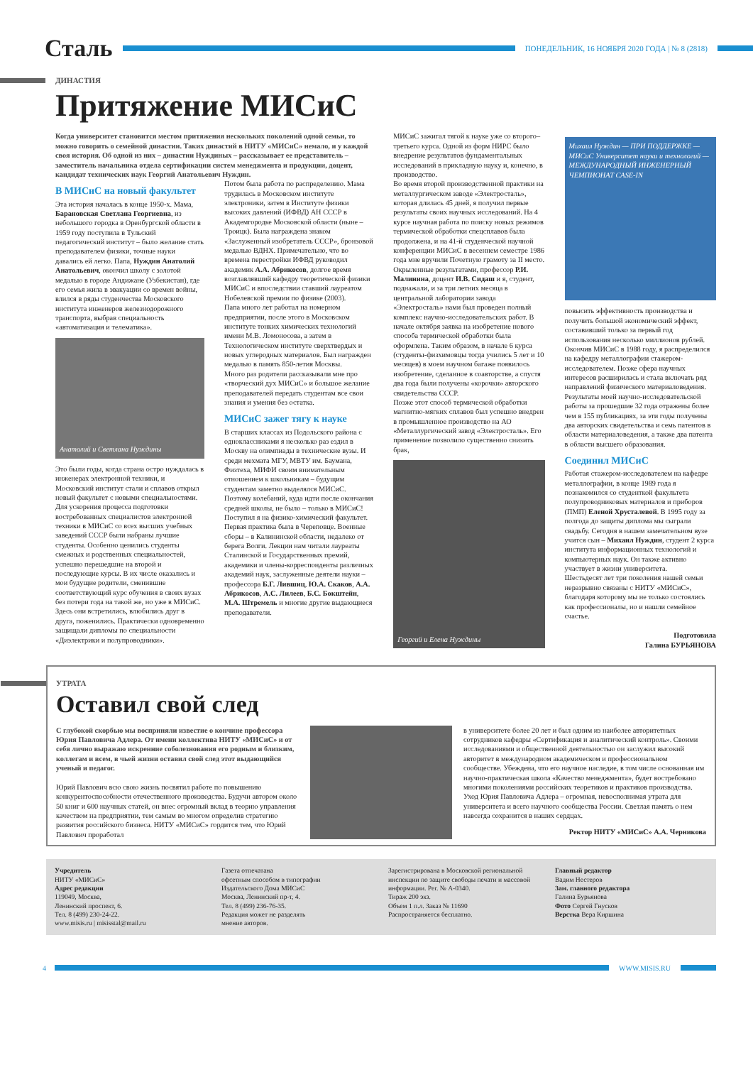Сталь
ПОНЕДЕЛЬНИК, 16 НОЯБРЯ 2020 ГОДА | № 8 (2818)
ДИНАСТИЯ
Притяжение МИСиС
Когда университет становится местом притяжения нескольких поколений одной семьи, то можно говорить о семейной династии. Таких династий в НИТУ «МИСиС» немало, и у каждой своя история. Об одной из них – династии Нуждиных – рассказывает ее представитель – заместитель начальника отдела сертификации систем менеджмента и продукции, доцент, кандидат технических наук Георгий Анатольевич Нуждин.
В МИСиС на новый факультет
Эта история началась в конце 1950-х. Мама, Барановская Светлана Георгиевна, из небольшого городка в Оренбургской области в 1959 году поступила в Тульский педагогический институт – было желание стать преподавателем физики, точные науки давались ей легко. Папа, Нуждин Анатолий Анатольевич, окончил школу с золотой медалью в городе Андижане (Узбекистан), где его семья жила в эвакуации со времен войны, влился в ряды студенчества Московского института инженеров железнодорожного транспорта, выбрав специальность «автоматизация и телематика».
Анатолий и Светлана Нуждины
Это были годы, когда страна остро нуждалась в инженерах электронной техники, и Московский институт стали и сплавов открыл новый факультет с новыми специальностями. Для ускорения процесса подготовки востребованных специалистов электронной техники в МИСиС со всех высших учебных заведений СССР были набраны лучшие студенты. Особенно ценились студенты смежных и родственных специальностей, успешно перешедшие на второй и последующие курсы. В их числе оказались и мои будущие родители, сменившие соответствующий курс обучения в своих вузах без потери года на такой же, но уже в МИСиС.
Здесь они встретились, влюбились друг в друга, поженились. Практически одновременно защищали дипломы по специальности «Диэлектрики и полупроводники».
Потом была работа по распределению. Мама трудилась в Московском институте электроники, затем в Институте физики высоких давлений (ИФВД) АН СССР в Академгородке Московской области (ныне – Троицк). Была награждена знаком «Заслуженный изобретатель СССР», бронзовой медалью ВДНХ. Примечательно, что во времена перестройки ИФВД руководил академик А.А. Абрикосов, долгое время возглавлявший кафедру теоретической физики МИСиС и впоследствии ставший лауреатом Нобелевской премии по физике (2003).
Папа много лет работал на номерном предприятии, после этого в Московском институте тонких химических технологий имени М.В. Ломоносова, а затем в Технологическом институте сверхтвердых и новых углеродных материалов. Был награжден медалью в память 850-летия Москвы.
Много раз родители рассказывали мне про «творческий дух МИСиС» и большое желание преподавателей передать студентам все свои знания и умения без остатка.
МИСиС зажег тягу к науке
В старших классах из Подольского района с одноклассниками я несколько раз ездил в Москву на олимпиады в технические вузы. И среди мехмата МГУ, МВТУ им. Баумана, Физтеха, МИФИ своим внимательным отношением к школьникам – будущим студентам заметно выделялся МИСиС. Поэтому колебаний, куда идти после окончания средней школы, не было – только в МИСиС!
Поступил я на физико-химический факультет. Первая практика была в Череповце. Военные сборы – в Калининской области, недалеко от берега Волги. Лекции нам читали лауреаты Сталинской и Государственных премий, академики и члены-корреспонденты различных академий наук, заслуженные деятели науки – профессора Б.Г. Лившиц, Ю.А. Скаков, А.А. Абрикосов, А.С. Лилеев, Б.С. Бокштейн, М.А. Штремель и многие другие выдающиеся преподаватели.
МИСиС зажигал тягой к науке уже со второго–третьего курса. Одной из форм НИРС было внедрение результатов фундаментальных исследований в прикладную науку и, конечно, в производство.
Во время второй производственной практики на металлургическом заводе «Электросталь», которая длилась 45 дней, я получил первые результаты своих научных исследований. На 4 курсе научная работа по поиску новых режимов термической обработки спецсплавов была продолжена, и на 41-й студенческой научной конференции МИСиС в весеннем семестре 1986 года мне вручили Почетную грамоту за II место.
Окрыленные результатами, профессор Р.И. Малинина, доцент И.В. Сидаш и я, студент, поднажали, и за три летних месяца в центральной лаборатории завода «Электросталь» нами был проведен полный комплекс научно-исследовательских работ. В начале октября заявка на изобретение нового способа термической обработки была оформлена. Таким образом, в начале 6 курса (студенты-физхимовцы тогда учились 5 лет и 10 месяцев) в моем научном багаже появилось изобретение, сделанное в соавторстве, а спустя два года были получены «корочки» авторского свидетельства СССР.
Позже этот способ термической обработки магнитно-мягких сплавов был успешно внедрен в промышленное производство на АО «Металлургический завод «Электросталь». Его применение позволило существенно снизить брак,
Георгий и Елена Нуждины
Михаил Нуждин — ПРИ ПОДДЕРЖКЕ — МИСиС Университет науки и технологий — МЕЖДУНАРОДНЫЙ ИНЖЕНЕРНЫЙ ЧЕМПИОНАТ CASE-IN
повысить эффективность производства и получить большой экономический эффект, составивший только за первый год использования несколько миллионов рублей.
Окончив МИСиС в 1988 году, я распределился на кафедру металлографии стажером-исследователем. Позже сфера научных интересов расширилась и стала включать ряд направлений физического материаловедения.
Результаты моей научно-исследовательской работы за прошедшие 32 года отражены более чем в 155 публикациях, за эти годы получены два авторских свидетельства и семь патентов в области материаловедения, а также два патента в области высшего образования.
Соединил МИСиС
Работая стажером-исследователем на кафедре металлографии, в конце 1989 года я познакомился со студенткой факультета полупроводниковых материалов и приборов (ПМП) Еленой Хрусталевой. В 1995 году за полгода до защиты диплома мы сыграли свадьбу. Сегодня в нашем замечательном вузе учится сын – Михаил Нуждин, студент 2 курса института информационных технологий и компьютерных наук. Он также активно участвует в жизни университета.
Шестьдесят лет три поколения нашей семьи неразрывно связаны с НИТУ «МИСиС», благодаря которому мы не только состоялись как профессионалы, но и нашли семейное счастье.
Подготовила
Галина БУРЬЯНОВА
УТРАТА
Оставил свой след
С глубокой скорбью мы восприняли известие о кончине профессора Юрия Павловича Адлера. От имени коллектива НИТУ «МИСиС» и от себя лично выражаю искренние соболезнования его родным и близким, коллегам и всем, в чьей жизни оставил свой след этот выдающийся ученый и педагог.
Юрий Павлович всю свою жизнь посвятил работе по повышению конкурентоспособности отечественного производства. Будучи автором около 50 книг и 600 научных статей, он внес огромный вклад в теорию управления качеством на предприятии, тем самым во многом определив стратегию развития российского бизнеса. НИТУ «МИСиС» гордится тем, что Юрий Павлович проработал
в университете более 20 лет и был одним из наиболее авторитетных сотрудников кафедры «Сертификация и аналитический контроль». Своими исследованиями и общественной деятельностью он заслужил высокий авторитет в международном академическом и профессиональном сообществе. Убеждена, что его научное наследие, в том числе основанная им научно-практическая школа «Качество менеджмента», будет востребовано многими поколениями российских теоретиков и практиков производства.
Уход Юрия Павловича Адлера – огромная, невосполнимая утрата для университета и всего научного сообщества России. Светлая память о нем навсегда сохранится в наших сердцах.
Ректор НИТУ «МИСиС» А.А. Черникова
Учредитель
НИТУ «МИСиС»
Адрес редакции
119049, Москва,
Ленинский проспект, 6.
Тел. 8 (499) 230-24-22.
www.misis.ru | misisstal@mail.ru
Газета отпечатана
офсетным способом в типографии
Издательского Дома МИСиС
Москва, Ленинский пр-т, 4.
Тел. 8 (499) 236-76-35.
Редакция может не разделять
мнение авторов.
Зарегистрирована в Московской региональной инспекции по защите свободы печати и массовой информации. Рег. № А-0340.
Тираж 200 экз.
Объем 1 п.л. Заказ № 11690
Распространяется бесплатно.
Главный редактор
Вадим Нестеров
Зам. главного редактора
Галина Бурьянова
Фото Сергей Гнусков
Верстка Вера Киршина
4 WWW.MISIS.RU